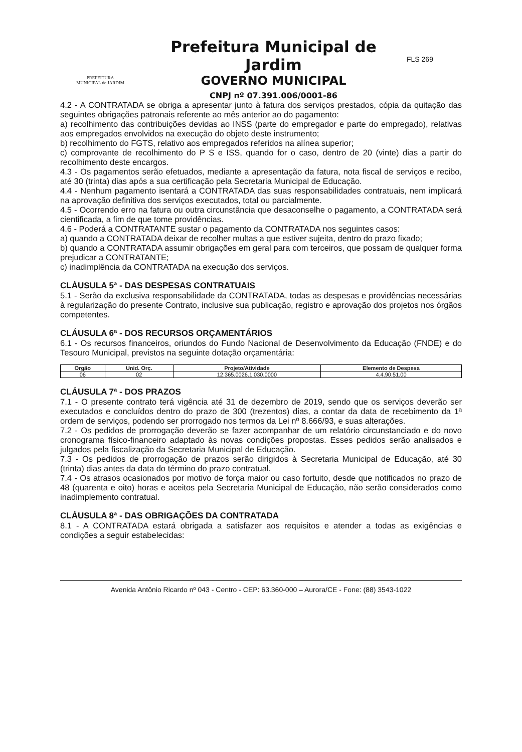PREFEITURA
MUNICIPAL de JARDIM
Prefeitura Municipal de Jardim
GOVERNO MUNICIPAL
CNPJ nº 07.391.006/0001-86
FLS 269
4.2 - A CONTRATADA se obriga a apresentar junto à fatura dos serviços prestados, cópia da quitação das seguintes obrigações patronais referente ao mês anterior ao do pagamento:
a) recolhimento das contribuições devidas ao INSS (parte do empregador e parte do empregado), relativas aos empregados envolvidos na execução do objeto deste instrumento;
b) recolhimento do FGTS, relativo aos empregados referidos na alínea superior;
c) comprovante de recolhimento do P S e ISS, quando for o caso, dentro de 20 (vinte) dias a partir do recolhimento deste encargos.
4.3 - Os pagamentos serão efetuados, mediante a apresentação da fatura, nota fiscal de serviços e recibo, até 30 (trinta) dias após a sua certificação pela Secretaria Municipal de Educação.
4.4 - Nenhum pagamento isentará a CONTRATADA das suas responsabilidades contratuais, nem implicará na aprovação definitiva dos serviços executados, total ou parcialmente.
4.5 - Ocorrendo erro na fatura ou outra circunstância que desaconselhe o pagamento, a CONTRATADA será cientificada, a fim de que tome providências.
4.6 - Poderá a CONTRATANTE sustar o pagamento da CONTRATADA nos seguintes casos:
a) quando a CONTRATADA deixar de recolher multas a que estiver sujeita, dentro do prazo fixado;
b) quando a CONTRATADA assumir obrigações em geral para com terceiros, que possam de qualquer forma prejudicar a CONTRATANTE;
c) inadimplência da CONTRATADA na execução dos serviços.
CLÁUSULA 5ª - DAS DESPESAS CONTRATUAIS
5.1 - Serão da exclusiva responsabilidade da CONTRATADA, todas as despesas e providências necessárias à regularização do presente Contrato, inclusive sua publicação, registro e aprovação dos projetos nos órgãos competentes.
CLÁUSULA 6ª - DOS RECURSOS ORÇAMENTÁRIOS
6.1 - Os recursos financeiros, oriundos do Fundo Nacional de Desenvolvimento da Educação (FNDE) e do Tesouro Municipal, previstos na seguinte dotação orçamentária:
| Orgão | Unid. Orç. | Projeto/Atividade | Elemento de Despesa |
| --- | --- | --- | --- |
| 06 | 02 | 12.365.0026.1.030.0000 | 4.4.90.51.00 |
CLÁUSULA 7ª - DOS PRAZOS
7.1 - O presente contrato terá vigência até 31 de dezembro de 2019, sendo que os serviços deverão ser executados e concluídos dentro do prazo de 300 (trezentos) dias, a contar da data de recebimento da 1ª ordem de serviços, podendo ser prorrogado nos termos da Lei nº 8.666/93, e suas alterações.
7.2 - Os pedidos de prorrogação deverão se fazer acompanhar de um relatório circunstanciado e do novo cronograma físico-financeiro adaptado às novas condições propostas. Esses pedidos serão analisados e julgados pela fiscalização da Secretaria Municipal de Educação.
7.3 - Os pedidos de prorrogação de prazos serão dirigidos à Secretaria Municipal de Educação, até 30 (trinta) dias antes da data do término do prazo contratual.
7.4 - Os atrasos ocasionados por motivo de força maior ou caso fortuito, desde que notificados no prazo de 48 (quarenta e oito) horas e aceitos pela Secretaria Municipal de Educação, não serão considerados como inadimplemento contratual.
CLÁUSULA 8ª - DAS OBRIGAÇÕES DA CONTRATADA
8.1 - A CONTRATADA estará obrigada a satisfazer aos requisitos e atender a todas as exigências e condições a seguir estabelecidas:
Avenida Antônio Ricardo nº 043 - Centro - CEP: 63.360-000 – Aurora/CE - Fone: (88) 3543-1022